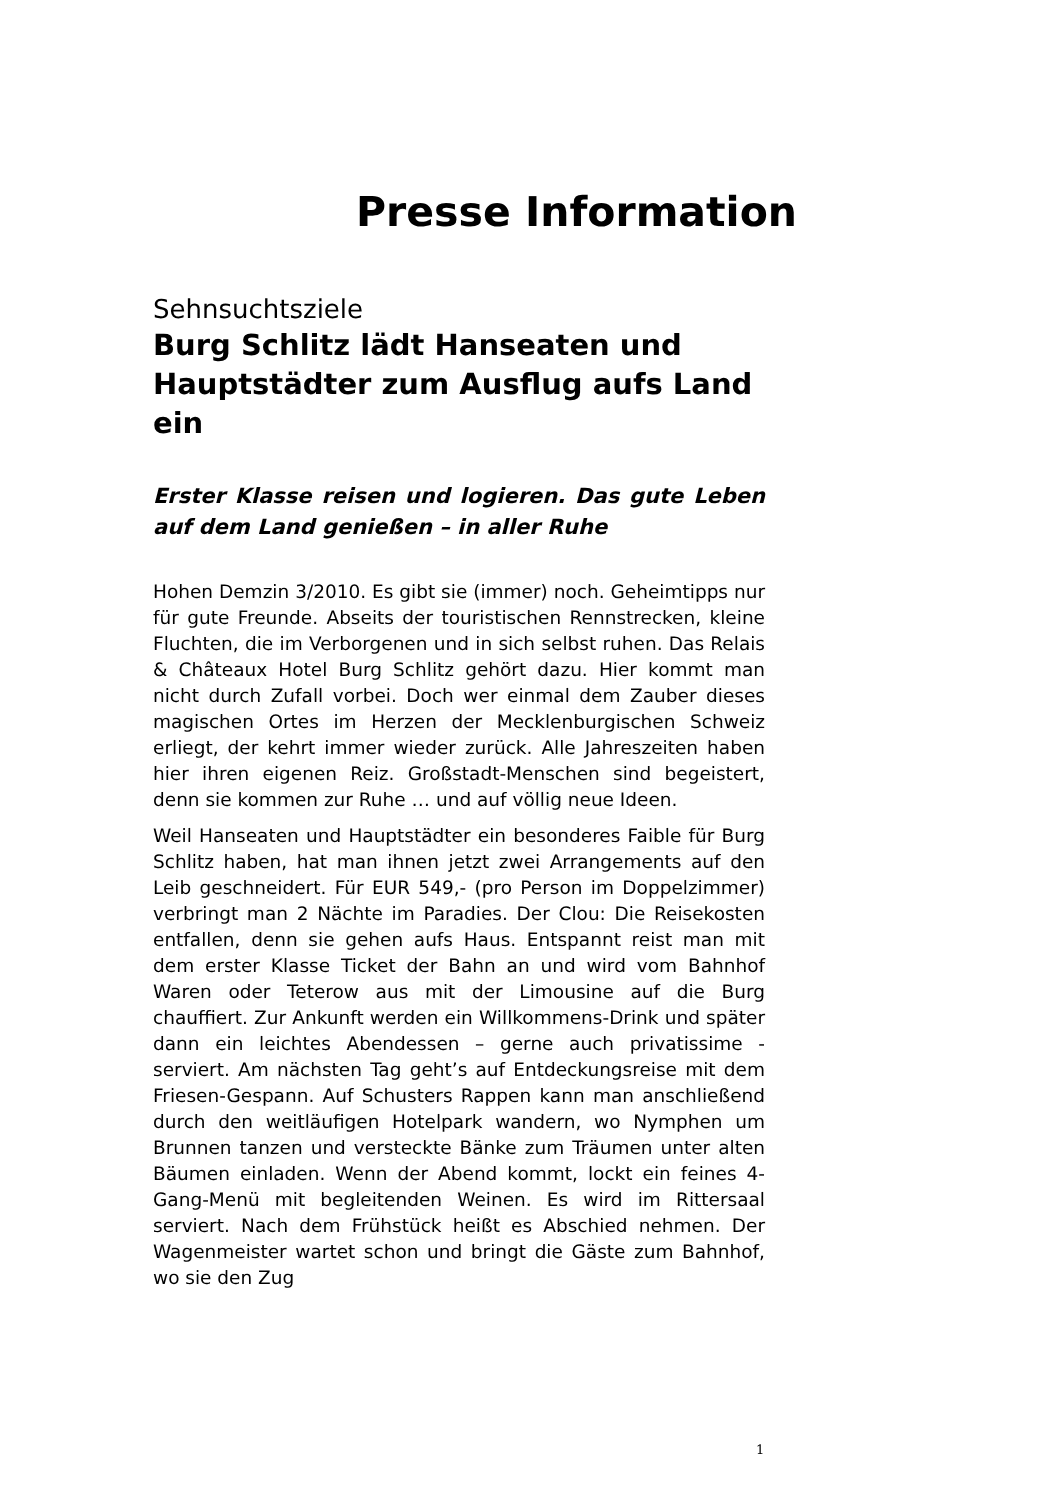Presse Information
Sehnsuchtsziele
Burg Schlitz lädt Hanseaten und Haupt­städter zum Ausflug aufs Land ein
Erster Klasse reisen und logieren. Das gute Leben auf dem Land genießen – in aller Ruhe
Hohen Demzin 3/2010. Es gibt sie (immer) noch. Geheim­tipps nur für gute Freunde. Abseits der touristischen Renn­strecken, kleine Fluchten, die im Verborgenen und in sich selbst ruhen. Das Relais & Châteaux Hotel Burg Schlitz ge­hört dazu. Hier kommt man nicht durch Zufall vorbei. Doch wer einmal dem Zauber dieses magischen Ortes im Herzen der Mecklenburgischen Schweiz erliegt, der kehrt immer wieder zurück. Alle Jahreszeiten haben hier ihren eigenen Reiz. Großstadt-Menschen sind begeistert, denn sie kom­men zur Ruhe … und auf völlig neue Ideen.
Weil Hanseaten und Hauptstädter ein besonderes Faible für Burg Schlitz haben, hat man ihnen jetzt zwei Arrange­ments auf den Leib geschneidert. Für EUR 549,- (pro Person im Doppelzimmer) verbringt man 2 Nächte im Paradies. Der Clou: Die Reisekosten entfallen, denn sie gehen aufs Haus. Entspannt reist man mit dem erster Klasse Ticket der Bahn an und wird vom Bahnhof Waren oder Teterow aus mit der Limousine auf die Burg chauffiert. Zur Ankunft wer­den ein Willkommens-Drink und später dann ein leichtes Abendessen – gerne auch privatissime - serviert. Am nächsten Tag geht’s auf Entdeckungsreise mit dem Frie­sen-Gespann. Auf Schusters Rappen kann man anschlie­ßend durch den weitläufigen Hotelpark wandern, wo Nymphen um Brunnen tanzen und versteckte Bänke zum Träumen unter alten Bäumen einladen. Wenn der Abend kommt, lockt ein feines 4-Gang-Menü mit begleitenden Weinen. Es wird im Rittersaal serviert. Nach dem Frühstück heißt es Abschied nehmen. Der Wagenmeister wartet schon und bringt die Gäste zum Bahnhof, wo sie den Zug
1